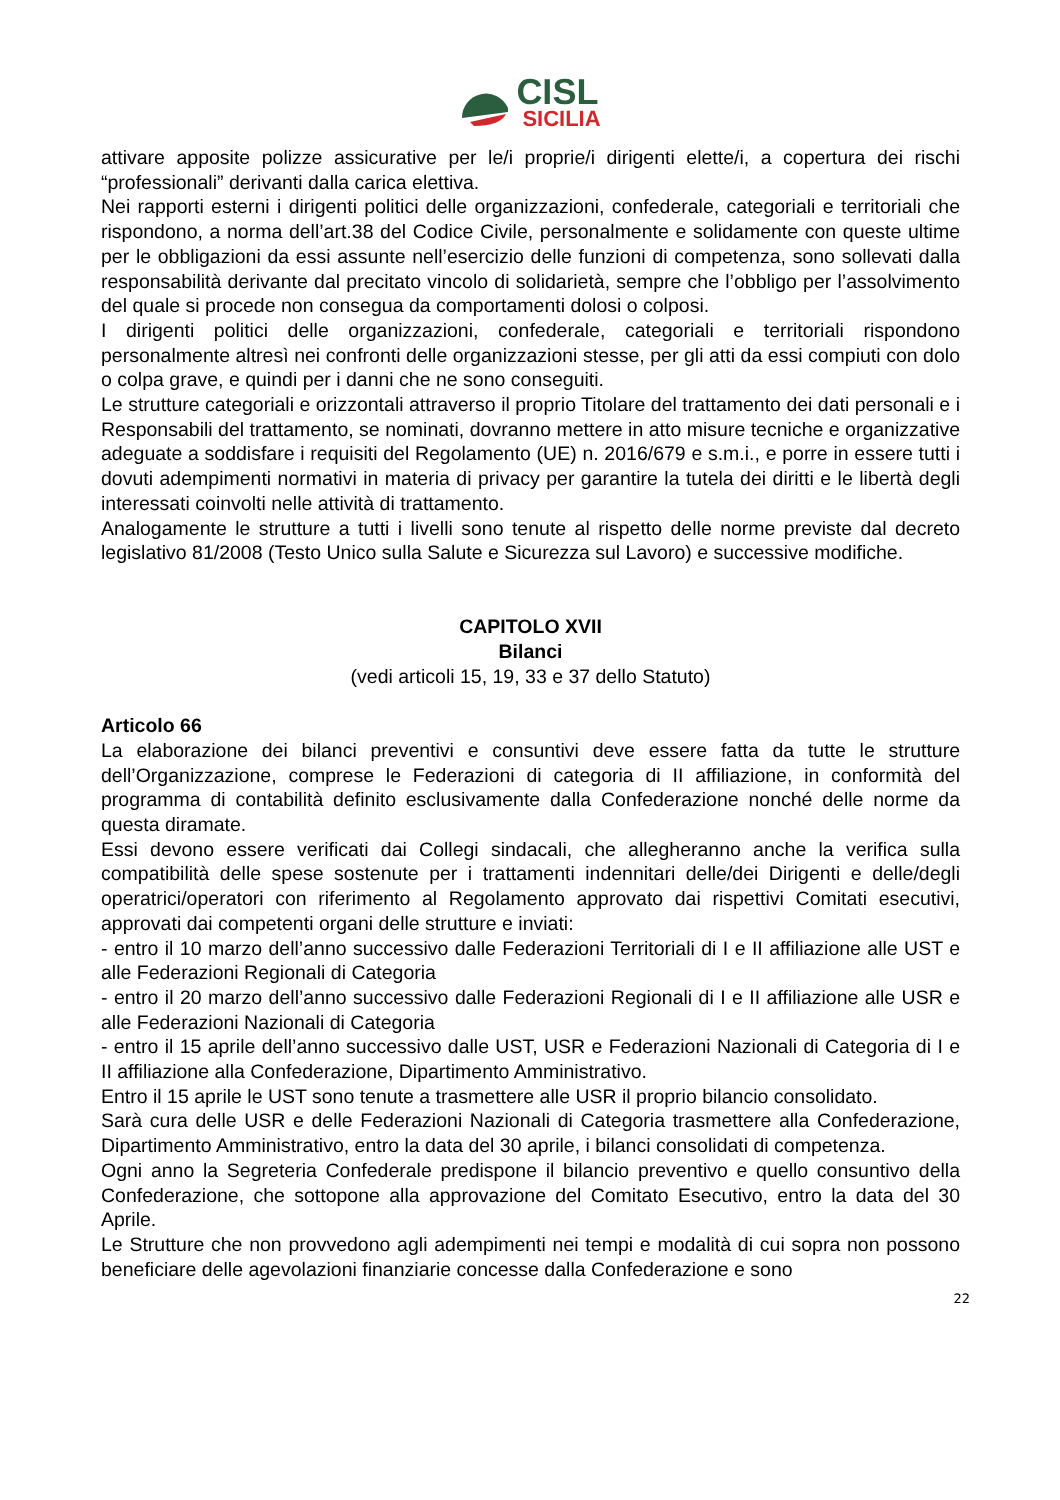CISL
SICILIA
attivare apposite polizze assicurative per le/i proprie/i dirigenti elette/i, a copertura dei rischi “professionali” derivanti dalla carica elettiva.
Nei rapporti esterni i dirigenti politici delle organizzazioni, confederale, categoriali e territoriali che rispondono, a norma dell’art.38 del Codice Civile, personalmente e solidamente con queste ultime per le obbligazioni da essi assunte nell’esercizio delle funzioni di competenza, sono sollevati dalla responsabilità derivante dal precitato vincolo di solidarietà, sempre che l’obbligo per l’assolvimento del quale si procede non consegua da comportamenti dolosi o colposi.
I dirigenti politici delle organizzazioni, confederale, categoriali e territoriali rispondono personalmente altresì nei confronti delle organizzazioni stesse, per gli atti da essi compiuti con dolo o colpa grave, e quindi per i danni che ne sono conseguiti.
Le strutture categoriali e orizzontali attraverso il proprio Titolare del trattamento dei dati personali e i Responsabili del trattamento, se nominati, dovranno mettere in atto misure tecniche e organizzative adeguate a soddisfare i requisiti del Regolamento (UE) n. 2016/679 e s.m.i., e porre in essere tutti i dovuti adempimenti normativi in materia di privacy per garantire la tutela dei diritti e le libertà degli interessati coinvolti nelle attività di trattamento.
Analogamente le strutture a tutti i livelli sono tenute al rispetto delle norme previste dal decreto legislativo 81/2008 (Testo Unico sulla Salute e Sicurezza sul Lavoro) e successive modifiche.
CAPITOLO XVII
Bilanci
(vedi articoli 15, 19, 33 e 37 dello Statuto)
Articolo 66
La elaborazione dei bilanci preventivi e consuntivi deve essere fatta da tutte le strutture dell’Organizzazione, comprese le Federazioni di categoria di II affiliazione, in conformità del programma di contabilità definito esclusivamente dalla Confederazione nonché delle norme da questa diramate.
Essi devono essere verificati dai Collegi sindacali, che allegheranno anche la verifica sulla compatibilità delle spese sostenute per i trattamenti indennitari delle/dei Dirigenti e delle/degli operatrici/operatori con riferimento al Regolamento approvato dai rispettivi Comitati esecutivi, approvati dai competenti organi delle strutture e inviati:
- entro il 10 marzo dell’anno successivo dalle Federazioni Territoriali di I e II affiliazione alle UST e alle Federazioni Regionali di Categoria
- entro il 20 marzo dell’anno successivo dalle Federazioni Regionali di I e II affiliazione alle USR e alle Federazioni Nazionali di Categoria
- entro il 15 aprile dell’anno successivo dalle UST, USR e Federazioni Nazionali di Categoria di I e II affiliazione alla Confederazione, Dipartimento Amministrativo.
Entro il 15 aprile le UST sono tenute a trasmettere alle USR il proprio bilancio consolidato.
Sarà cura delle USR e delle Federazioni Nazionali di Categoria trasmettere alla Confederazione, Dipartimento Amministrativo, entro la data del 30 aprile, i bilanci consolidati di competenza.
Ogni anno la Segreteria Confederale predispone il bilancio preventivo e quello consuntivo della Confederazione, che sottopone alla approvazione del Comitato Esecutivo, entro la data del 30 Aprile.
Le Strutture che non provvedono agli adempimenti nei tempi e modalità di cui sopra non possono beneficiare delle agevolazioni finanziarie concesse dalla Confederazione e sono
22